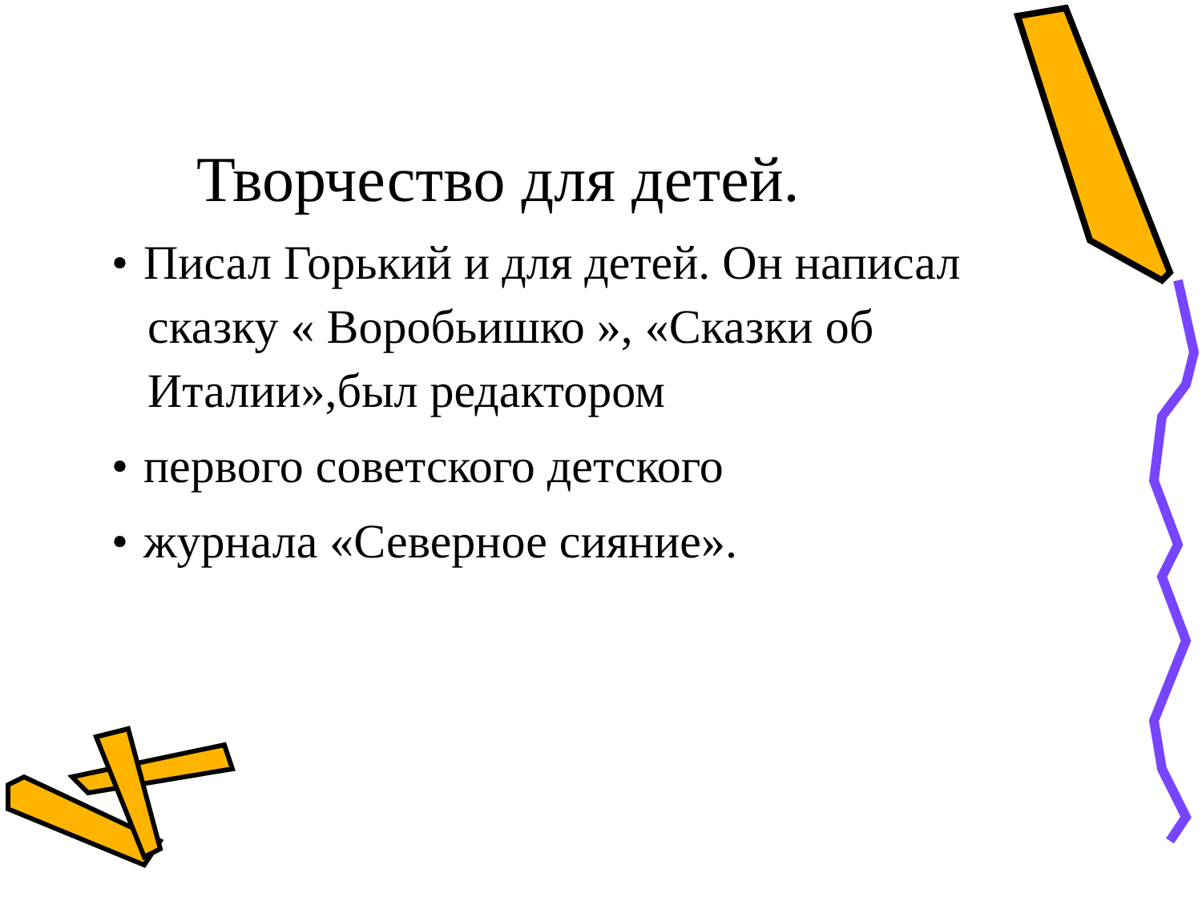Творчество для детей.
• Писал Горький и для детей. Он написал сказку « Воробьишко », «Сказки об Италии»,был редактором
• первого советского детского
• журнала «Северное сияние».